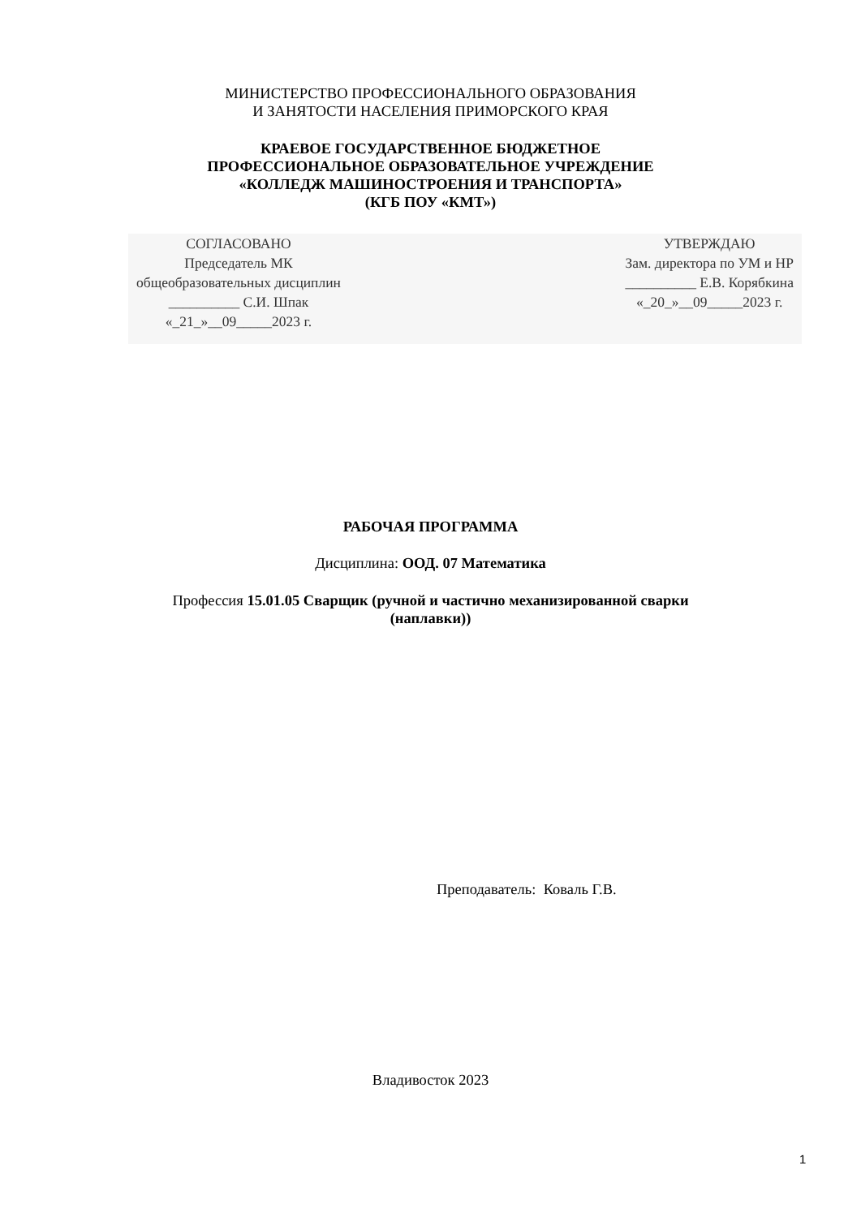МИНИСТЕРСТВО ПРОФЕССИОНАЛЬНОГО ОБРАЗОВАНИЯ
И ЗАНЯТОСТИ НАСЕЛЕНИЯ ПРИМОРСКОГО КРАЯ
КРАЕВОЕ ГОСУДАРСТВЕННОЕ БЮДЖЕТНОЕ
ПРОФЕССИОНАЛЬНОЕ ОБРАЗОВАТЕЛЬНОЕ УЧРЕЖДЕНИЕ
«КОЛЛЕДЖ МАШИНОСТРОЕНИЯ И ТРАНСПОРТА»
(КГБ ПОУ «КМТ»)
СОГЛАСОВАНО
Председатель МК
общеобразовательных дисциплин
__________ С.И. Шпак
«_21_»__09_____2023 г.
УТВЕРЖДАЮ
Зам. директора по УМ и НР
__________ Е.В. Корябкина
«_20_»__09_____2023 г.
РАБОЧАЯ ПРОГРАММА
Дисциплина: ООД. 07 Математика
Профессия 15.01.05 Сварщик (ручной и частично механизированной сварки
(наплавки))
Преподаватель: Коваль Г.В.
Владивосток 2023
1